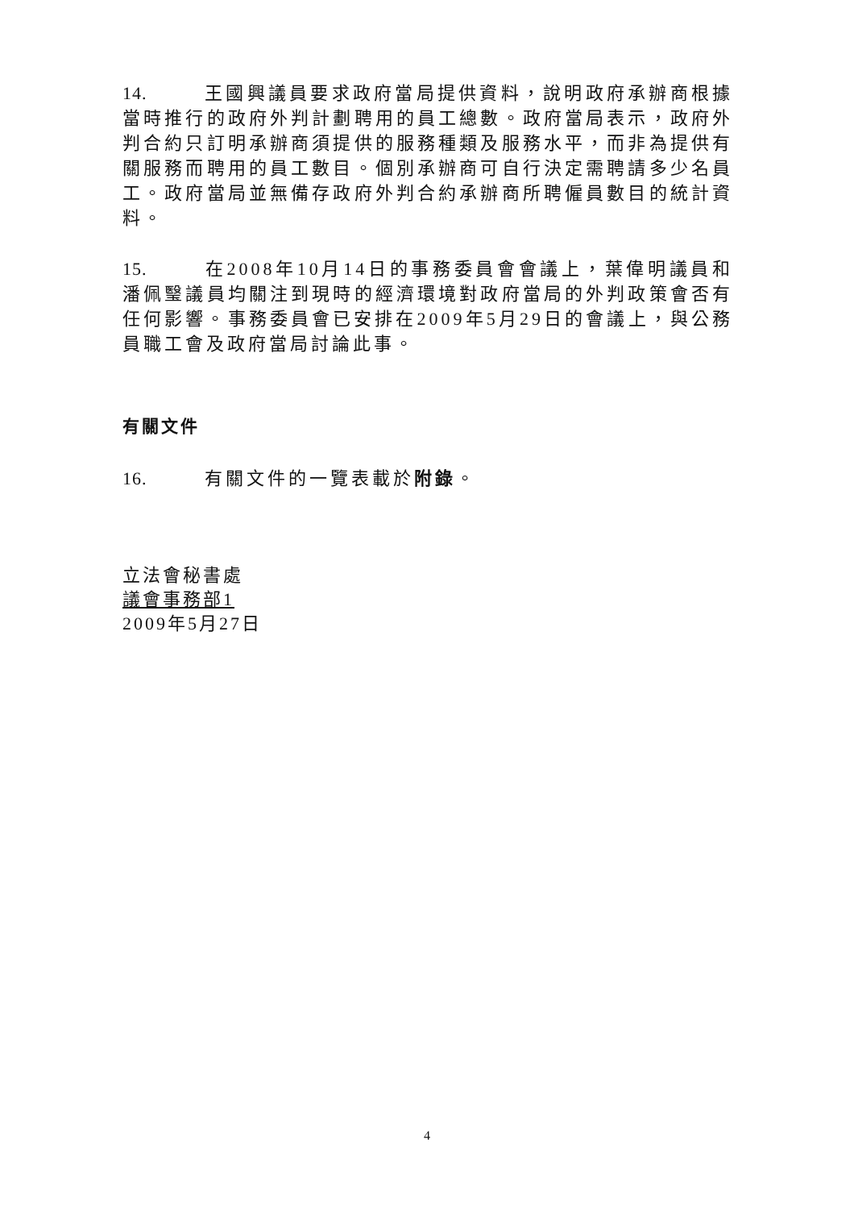14. 王國興議員要求政府當局提供資料，說明政府承辦商根據當時推行的政府外判計劃聘用的員工總數。政府當局表示，政府外判合約只訂明承辦商須提供的服務種類及服務水平，而非為提供有關服務而聘用的員工數目。個別承辦商可自行決定需聘請多少名員工。政府當局並無備存政府外判合約承辦商所聘僱員數目的統計資料。
15. 在2008年10月14日的事務委員會會議上，葉偉明議員和潘佩瑿議員均關注到現時的經濟環境對政府當局的外判政策會否有任何影響。事務委員會已安排在2009年5月29日的會議上，與公務員職工會及政府當局討論此事。
有關文件
16. 有關文件的一覽表載於附錄。
立法會秘書處
議會事務部1
2009年5月27日
4